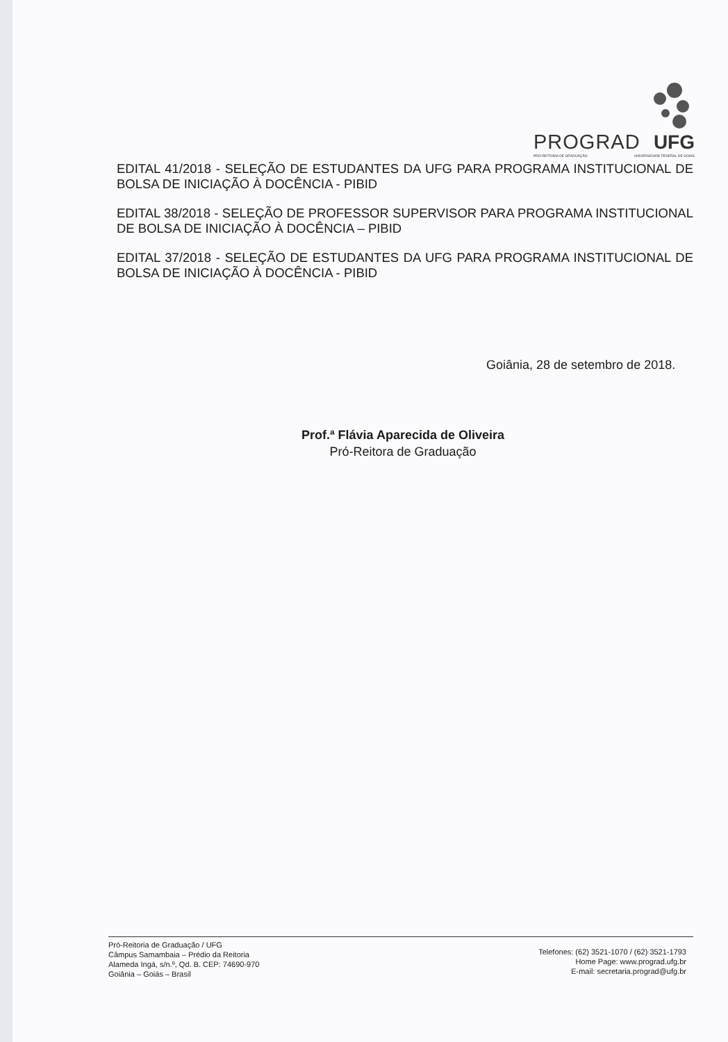PROGRAD UFG
PRÓ-REITORIA DE GRADUAÇÃO UNIVERSIDADE FEDERAL DE GOIÁS
EDITAL 41/2018 - SELEÇÃO DE ESTUDANTES DA UFG PARA PROGRAMA INSTITUCIONAL DE BOLSA DE INICIAÇÃO À DOCÊNCIA - PIBID
EDITAL 38/2018 - SELEÇÃO DE PROFESSOR SUPERVISOR PARA PROGRAMA INSTITUCIONAL DE BOLSA DE INICIAÇÃO À DOCÊNCIA – PIBID
EDITAL 37/2018 - SELEÇÃO DE ESTUDANTES DA UFG PARA PROGRAMA INSTITUCIONAL DE BOLSA DE INICIAÇÃO À DOCÊNCIA - PIBID
Goiânia, 28 de setembro de 2018.
Prof.ª Flávia Aparecida de Oliveira
Pró-Reitora de Graduação
Pró-Reitoria de Graduação / UFG
Câmpus Samambaia – Prédio da Reitoria
Alameda Ingá, s/n.º, Qd. B. CEP: 74690-970
Goiânia – Goiás – Brasil
Telefones: (62) 3521-1070 / (62) 3521-1793
Home Page: www.prograd.ufg.br
E-mail: secretaria.prograd@ufg.br